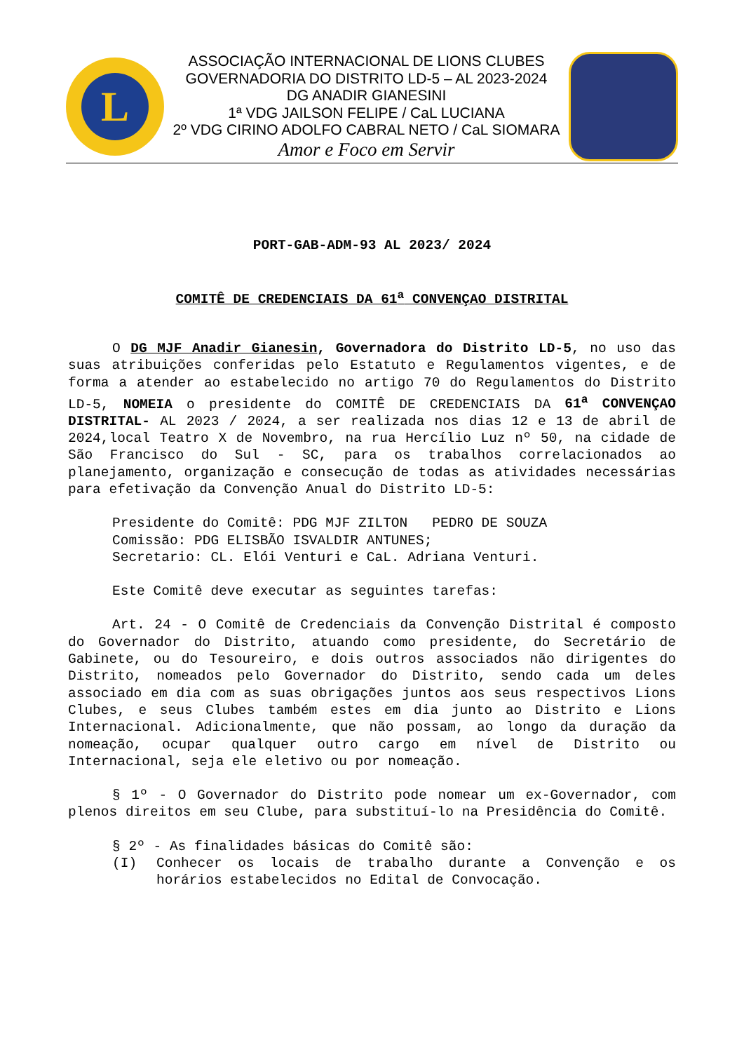L
ASSOCIAÇÃO INTERNACIONAL DE LIONS CLUBES
GOVERNADORIA DO DISTRITO LD-5 – AL 2023-2024
DG ANADIR GIANESINI
1ª VDG JAILSON FELIPE / CaL LUCIANA
2º VDG CIRINO ADOLFO CABRAL NETO / CaL SIOMARA
Amor e Foco em Servir
PORT-GAB-ADM-93 AL 2023/ 2024
COMITÊ DE CREDENCIAIS DA 61<sup>a</sup> CONVENÇAO DISTRITAL
O DG MJF Anadir Gianesin, Governadora do Distrito LD-5, no uso das suas atribuições conferidas pelo Estatuto e Regulamentos vigentes, e de forma a atender ao estabelecido no artigo 70 do Regulamentos do Distrito LD-5, NOMEIA o presidente do COMITÊ DE CREDENCIAIS DA 61<sup>a</sup> CONVENÇAO DISTRITAL- AL 2023 / 2024, a ser realizada nos dias 12 e 13 de abril de 2024,local Teatro X de Novembro, na rua Hercílio Luz nº 50, na cidade de São Francisco do Sul - SC, para os trabalhos correlacionados ao planejamento, organização e consecução de todas as atividades necessárias para efetivação da Convenção Anual do Distrito LD-5:
Presidente do Comitê: PDG MJF ZILTON PEDRO DE SOUZA
Comissão: PDG ELISBÃO ISVALDIR ANTUNES;
Secretario: CL. Elói Venturi e CaL. Adriana Venturi.
Este Comitê deve executar as seguintes tarefas:
Art. 24 - O Comitê de Credenciais da Convenção Distrital é composto do Governador do Distrito, atuando como presidente, do Secretário de Gabinete, ou do Tesoureiro, e dois outros associados não dirigentes do Distrito, nomeados pelo Governador do Distrito, sendo cada um deles associado em dia com as suas obrigações juntos aos seus respectivos Lions Clubes, e seus Clubes também estes em dia junto ao Distrito e Lions Internacional. Adicionalmente, que não possam, ao longo da duração da nomeação, ocupar qualquer outro cargo em nível de Distrito ou Internacional, seja ele eletivo ou por nomeação.
§ 1º - O Governador do Distrito pode nomear um ex-Governador, com plenos direitos em seu Clube, para substituí-lo na Presidência do Comitê.
§ 2º - As finalidades básicas do Comitê são:
(I) Conhecer os locais de trabalho durante a Convenção e os horários estabelecidos no Edital de Convocação.